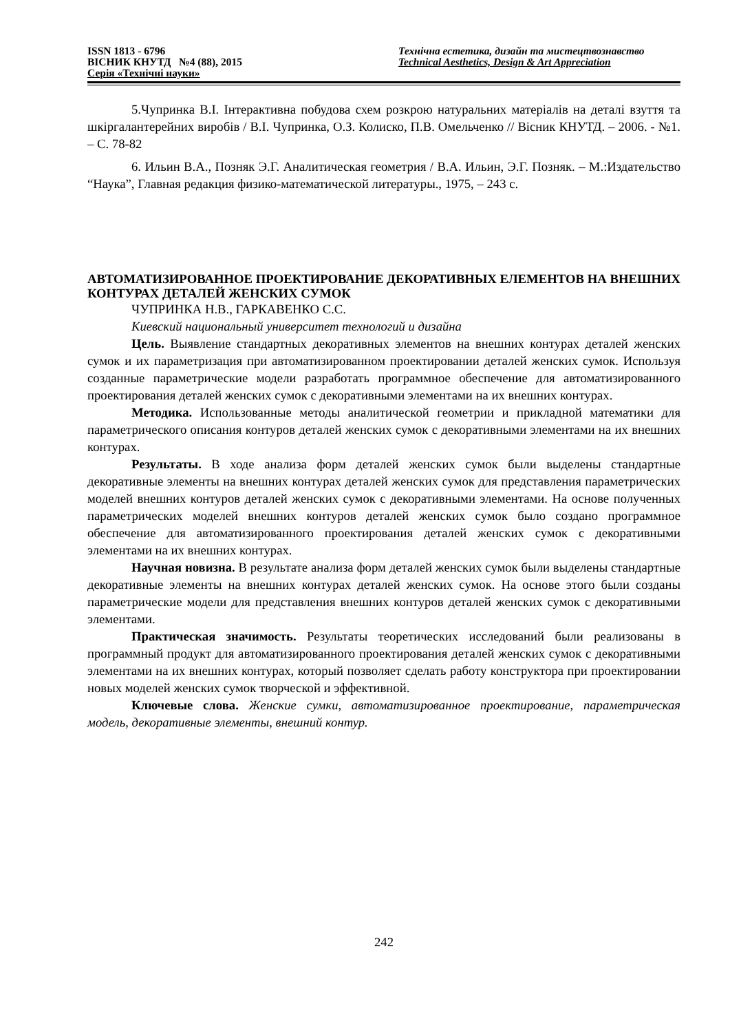ISSN 1813 - 6796
ВІСНИК КНУТД №4 (88), 2015
Серія «Технічні науки»
Технічна естетика, дизайн та мистецтвознавство
Technical Aesthetics, Design & Art Appreciation
5.Чупринка В.І. Інтерактивна побудова схем розкрою натуральних матеріалів на деталі взуття та шкіргалантерейних виробів / В.І. Чупринка, О.З. Колиско, П.В. Омельченко // Вісник КНУТД. – 2006. - №1. – С. 78-82
6. Ильин В.А., Позняк Э.Г. Аналитическая геометрия / В.А. Ильин, Э.Г. Позняк. – М.:Издательство “Наука”, Главная редакция физико-математической литературы., 1975, – 243 с.
АВТОМАТИЗИРОВАННОЕ ПРОЕКТИРОВАНИЕ ДЕКОРАТИВНЫХ ЕЛЕМЕНТОВ НА ВНЕШНИХ КОНТУРАХ ДЕТАЛЕЙ ЖЕНСКИХ СУМОК
ЧУПРИНКА Н.В., ГАРКАВЕНКО С.С.
Киевский национальный университет технологий и дизайна
Цель. Выявление стандартных декоративных элементов на внешних контурах деталей женских сумок и их параметризация при автоматизированном проектировании деталей женских сумок. Используя созданные параметрические модели разработать программное обеспечение для автоматизированного проектирования деталей женских сумок с декоративными элементами на их внешних контурах.
Методика. Использованные методы аналитической геометрии и прикладной математики для параметрического описания контуров деталей женских сумок с декоративными элементами на их внешних контурах.
Результаты. В ходе анализа форм деталей женских сумок были выделены стандартные декоративные элементы на внешних контурах деталей женских сумок для представления параметрических моделей внешних контуров деталей женских сумок с декоративными элементами. На основе полученных параметрических моделей внешних контуров деталей женских сумок было создано программное обеспечение для автоматизированного проектирования деталей женских сумок с декоративными элементами на их внешних контурах.
Научная новизна. В результате анализа форм деталей женских сумок были выделены стандартные декоративные элементы на внешних контурах деталей женских сумок. На основе этого были созданы параметрические модели для представления внешних контуров деталей женских сумок с декоративными элементами.
Практическая значимость. Результаты теоретических исследований были реализованы в программный продукт для автоматизированного проектирования деталей женских сумок с декоративными элементами на их внешних контурах, который позволяет сделать работу конструктора при проектировании новых моделей женских сумок творческой и эффективной.
Ключевые слова. Женские сумки, автоматизированное проектирование, параметрическая модель, декоративные элементы, внешний контур.
242